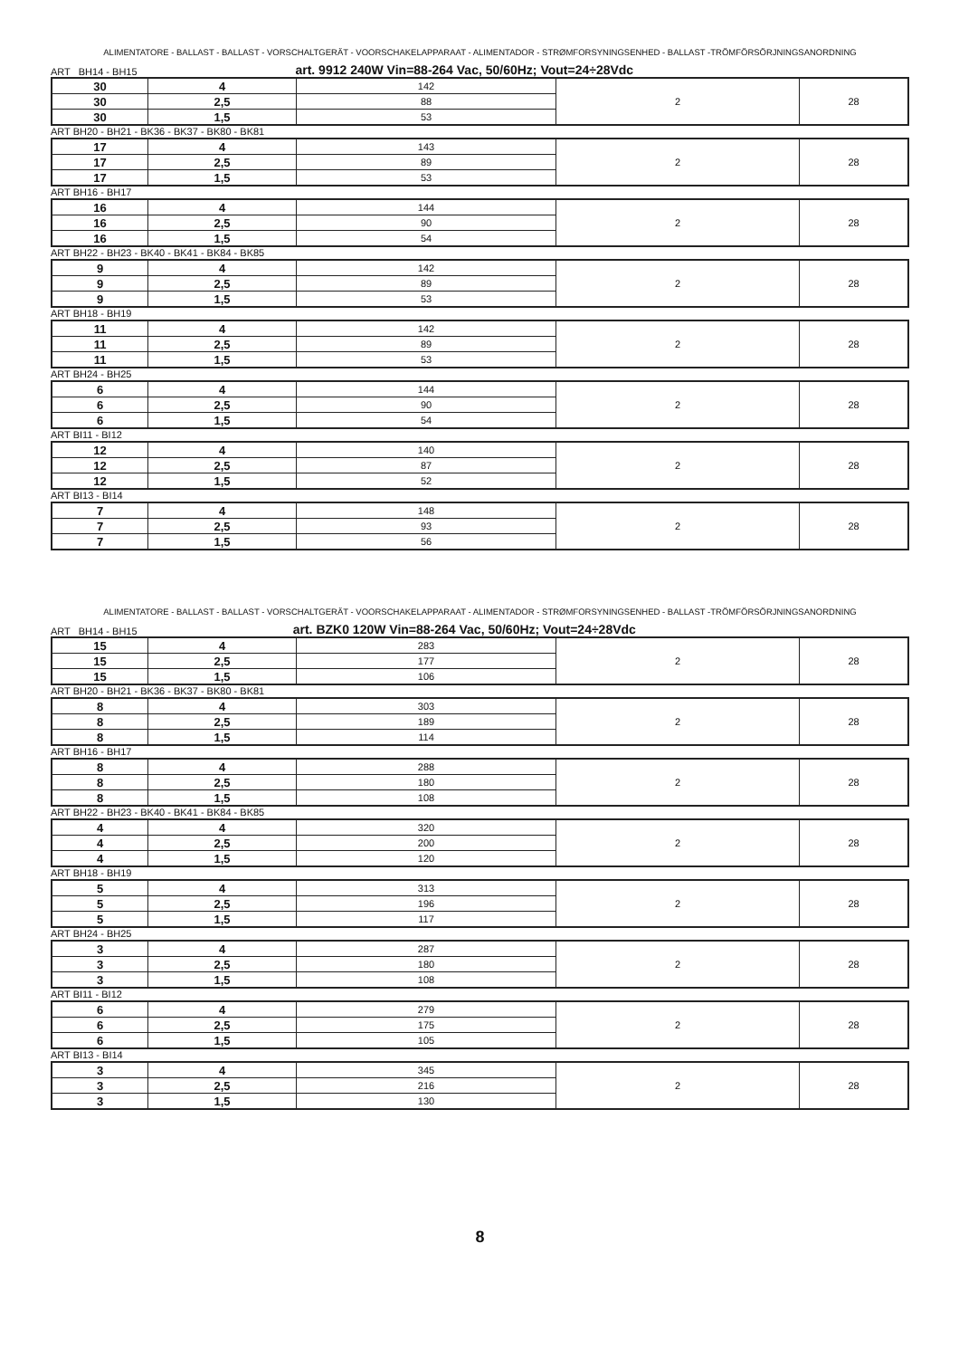ALIMENTATORE - BALLAST - BALLAST - VORSCHALTGERÄT - VOORSCHAKELAPPARAAT - ALIMENTADOR - STRØMFORSYNINGSENHED - BALLAST -TRÖMFÖRSÖRJNINGSANORDNING
ART BH14 - BH15 art. 9912 240W Vin=88-264 Vac, 50/60Hz; Vout=24÷28Vdc
| 30 | 4 | 142 | 2 | 28 |
| 30 | 2,5 | 88 | | |
| 30 | 1,5 | 53 | | |
ART BH20 - BH21 - BK36 - BK37 - BK80 - BK81
| 17 | 4 | 143 | 2 | 28 |
| 17 | 2,5 | 89 | | |
| 17 | 1,5 | 53 | | |
ART BH16 - BH17
| 16 | 4 | 144 | 2 | 28 |
| 16 | 2,5 | 90 | | |
| 16 | 1,5 | 54 | | |
ART BH22 - BH23 - BK40 - BK41 - BK84 - BK85
| 9 | 4 | 142 | 2 | 28 |
| 9 | 2,5 | 89 | | |
| 9 | 1,5 | 53 | | |
ART BH18 - BH19
| 11 | 4 | 142 | 2 | 28 |
| 11 | 2,5 | 89 | | |
| 11 | 1,5 | 53 | | |
ART BH24 - BH25
| 6 | 4 | 144 | 2 | 28 |
| 6 | 2,5 | 90 | | |
| 6 | 1,5 | 54 | | |
ART BI11 - BI12
| 12 | 4 | 140 | 2 | 28 |
| 12 | 2,5 | 87 | | |
| 12 | 1,5 | 52 | | |
ART BI13 - BI14
| 7 | 4 | 148 | 2 | 28 |
| 7 | 2,5 | 93 | | |
| 7 | 1,5 | 56 | | |
ALIMENTATORE - BALLAST - BALLAST - VORSCHALTGERÄT - VOORSCHAKELAPPARAAT - ALIMENTADOR - STRØMFORSYNINGSENHED - BALLAST -TRÖMFÖRSÖRJNINGSANORDNING
ART BH14 - BH15 art. BZK0 120W Vin=88-264 Vac, 50/60Hz; Vout=24÷28Vdc
| 15 | 4 | 283 | 2 | 28 |
| 15 | 2,5 | 177 | | |
| 15 | 1,5 | 106 | | |
ART BH20 - BH21 - BK36 - BK37 - BK80 - BK81
| 8 | 4 | 303 | 2 | 28 |
| 8 | 2,5 | 189 | | |
| 8 | 1,5 | 114 | | |
ART BH16 - BH17
| 8 | 4 | 288 | 2 | 28 |
| 8 | 2,5 | 180 | | |
| 8 | 1,5 | 108 | | |
ART BH22 - BH23 - BK40 - BK41 - BK84 - BK85
| 4 | 4 | 320 | 2 | 28 |
| 4 | 2,5 | 200 | | |
| 4 | 1,5 | 120 | | |
ART BH18 - BH19
| 5 | 4 | 313 | 2 | 28 |
| 5 | 2,5 | 196 | | |
| 5 | 1,5 | 117 | | |
ART BH24 - BH25
| 3 | 4 | 287 | 2 | 28 |
| 3 | 2,5 | 180 | | |
| 3 | 1,5 | 108 | | |
ART BI11 - BI12
| 6 | 4 | 279 | 2 | 28 |
| 6 | 2,5 | 175 | | |
| 6 | 1,5 | 105 | | |
ART BI13 - BI14
| 3 | 4 | 345 | 2 | 28 |
| 3 | 2,5 | 216 | | |
| 3 | 1,5 | 130 | | |
8